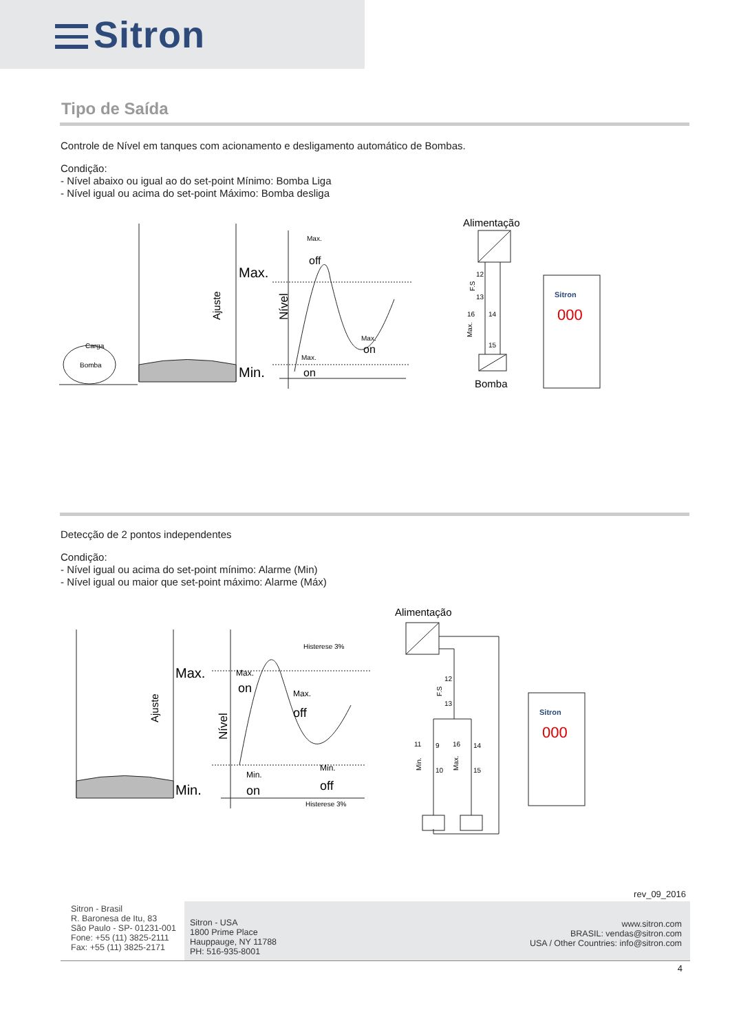Sitron
Tipo de Saída
Controle de Nível em tanques com acionamento e desligamento automático de Bombas.
Condição:
- Nível abaixo ou igual ao do set-point Mínimo: Bomba Liga
- Nível igual ou acima do set-point Máximo: Bomba desliga
Carga
Bomba
Max.
Min.
Ajuste
Nível
Max.
off
Max.
on
Max.
on
Alimentação
12
13
16
14
15
F.S
Max.
Bomba
Sitron
000
Detecção de 2 pontos independentes
Condição:
- Nível igual ou acima do set-point mínimo: Alarme (Min)
- Nível igual ou maior que set-point máximo: Alarme (Máx)
Max.
Min.
Ajuste
Nível
Histerese 3%
Max.
on
Max.
off
Min.
off
Min.
on
Histerese 3%
Alimentação
12
13
F.S
11
9
10
16
14
15
Min.
Max.
Sitron
000
rev_09_2016
Sitron - Brasil
R. Baronesa de Itu, 83
São Paulo - SP- 01231-001
Fone: +55 (11) 3825-2111
Fax: +55 (11) 3825-2171
Sitron - USA
1800 Prime Place
Hauppauge, NY 11788
PH: 516-935-8001
www.sitron.com
BRASIL: vendas@sitron.com
USA / Other Countries: info@sitron.com
4